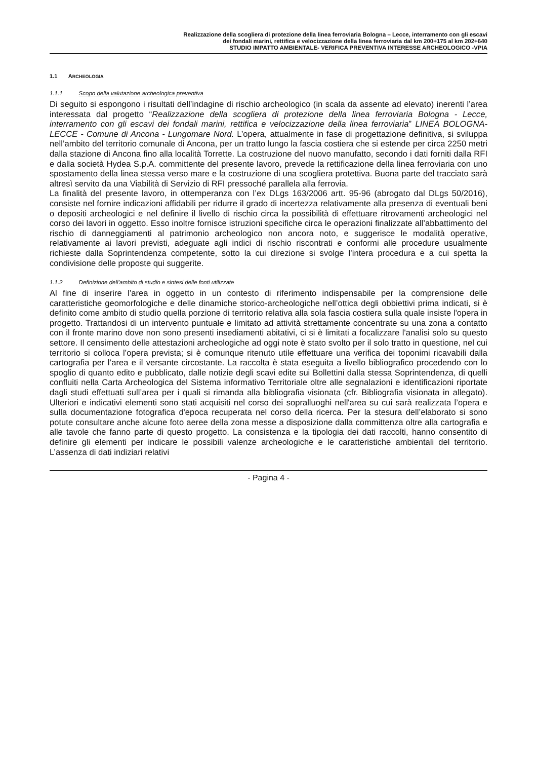Realizzazione della scogliera di protezione della linea ferroviaria Bologna – Lecce, interramento con gli escavi
dei fondali marini, rettifica e velocizzazione della linea ferroviaria dal km 200+175 al km 202+640
STUDIO IMPATTO AMBIENTALE- VERIFICA PREVENTIVA INTERESSE ARCHEOLOGICO -VPIA
1.1 ARCHEOLOGIA
1.1.1 Scopo della valutazione archeologica preventiva
Di seguito si espongono i risultati dell’indagine di rischio archeologico (in scala da assente ad elevato) inerenti l’area interessata dal progetto “Realizzazione della scogliera di protezione della linea ferroviaria Bologna - Lecce, interramento con gli escavi dei fondali marini, rettifica e velocizzazione della linea ferroviaria” LINEA BOLOGNA-LECCE - Comune di Ancona - Lungomare Nord. L’opera, attualmente in fase di progettazione definitiva, si sviluppa nell’ambito del territorio comunale di Ancona, per un tratto lungo la fascia costiera che si estende per circa 2250 metri dalla stazione di Ancona fino alla località Torrette. La costruzione del nuovo manufatto, secondo i dati forniti dalla RFI e dalla società Hydea S.p.A. committente del presente lavoro, prevede la rettificazione della linea ferroviaria con uno spostamento della linea stessa verso mare e la costruzione di una scogliera protettiva. Buona parte del tracciato sarà altresì servito da una Viabilità di Servizio di RFI pressoché parallela alla ferrovia.
La finalità del presente lavoro, in ottemperanza con l’ex DLgs 163/2006 artt. 95-96 (abrogato dal DLgs 50/2016), consiste nel fornire indicazioni affidabili per ridurre il grado di incertezza relativamente alla presenza di eventuali beni o depositi archeologici e nel definire il livello di rischio circa la possibilità di effettuare ritrovamenti archeologici nel corso dei lavori in oggetto. Esso inoltre fornisce istruzioni specifiche circa le operazioni finalizzate all’abbattimento del rischio di danneggiamenti al patrimonio archeologico non ancora noto, e suggerisce le modalità operative, relativamente ai lavori previsti, adeguate agli indici di rischio riscontrati e conformi alle procedure usualmente richieste dalla Soprintendenza competente, sotto la cui direzione si svolge l’intera procedura e a cui spetta la condivisione delle proposte qui suggerite.
1.1.2 Definizione dell’ambito di studio e sintesi delle fonti utilizzate
Al fine di inserire l’area in oggetto in un contesto di riferimento indispensabile per la comprensione delle caratteristiche geomorfologiche e delle dinamiche storico-archeologiche nell’ottica degli obbiettivi prima indicati, si è definito come ambito di studio quella porzione di territorio relativa alla sola fascia costiera sulla quale insiste l'opera in progetto. Trattandosi di un intervento puntuale e limitato ad attività strettamente concentrate su una zona a contatto con il fronte marino dove non sono presenti insediamenti abitativi, ci si è limitati a focalizzare l'analisi solo su questo settore. Il censimento delle attestazioni archeologiche ad oggi note è stato svolto per il solo tratto in questione, nel cui territorio si colloca l’opera prevista; si è comunque ritenuto utile effettuare una verifica dei toponimi ricavabili dalla cartografia per l’area e il versante circostante. La raccolta è stata eseguita a livello bibliografico procedendo con lo spoglio di quanto edito e pubblicato, dalle notizie degli scavi edite sui Bollettini dalla stessa Soprintendenza, di quelli confluiti nella Carta Archeologica del Sistema informativo Territoriale oltre alle segnalazioni e identificazioni riportate dagli studi effettuati sull’area per i quali si rimanda alla bibliografia visionata (cfr. Bibliografia visionata in allegato). Ulteriori e indicativi elementi sono stati acquisiti nel corso dei sopralluoghi nell'area su cui sarà realizzata l’opera e sulla documentazione fotografica d'epoca recuperata nel corso della ricerca. Per la stesura dell’elaborato si sono potute consultare anche alcune foto aeree della zona messe a disposizione dalla committenza oltre alla cartografia e alle tavole che fanno parte di questo progetto. La consistenza e la tipologia dei dati raccolti, hanno consentito di definire gli elementi per indicare le possibili valenze archeologiche e le caratteristiche ambientali del territorio. L’assenza di dati indiziari relativi
- Pagina 4 -